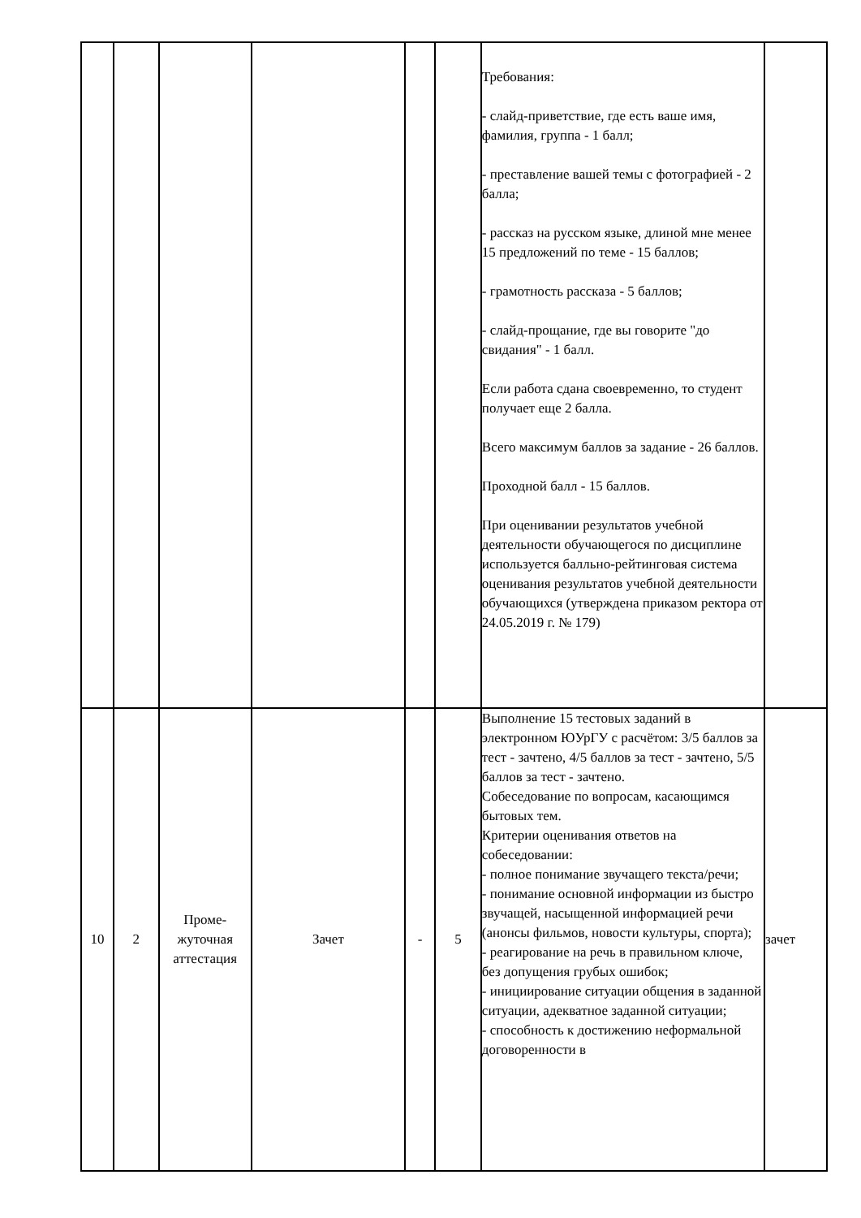| | | | | | | Требования: - слайд-приветствие, где есть ваше имя, фамилия, группа - 1 балл; - преставление вашей темы с фотографией - 2 балла; - рассказ на русском языке, длиной мне менее 15 предложений по теме - 15 баллов; - грамотность рассказа - 5 баллов; - слайд-прощание, где вы говорите "до свидания" - 1 балл. Если работа сдана своевременно, то студент получает еще 2 балла. Всего максимум баллов за задание - 26 баллов. Проходной балл - 15 баллов. При оценивании результатов учебной деятельности обучающегося по дисциплине используется балльно-рейтинговая система оценивания результатов учебной деятельности обучающихся (утверждена приказом ректора от 24.05.2019 г. № 179) | |
| 10 | 2 | Проме- жуточная аттестация | Зачет | - | 5 | Выполнение 15 тестовых заданий в электронном ЮУрГУ с расчётом: 3/5 баллов за тест - зачтено, 4/5 баллов за тест - зачтено, 5/5 баллов за тест - зачтено. Собеседование по вопросам, касающимся бытовых тем. Критерии оценивания ответов на собеседовании: - полное понимание звучащего текста/речи; - понимание основной информации из быстро звучащей, насыщенной информацией речи (анонсы фильмов, новости культуры, спорта); - реагирование на речь в правильном ключе, без допущения грубых ошибок; - инициирование ситуации общения в заданной ситуации, адекватное заданной ситуации; - способность к достижению неформальной договоренности в | зачет |